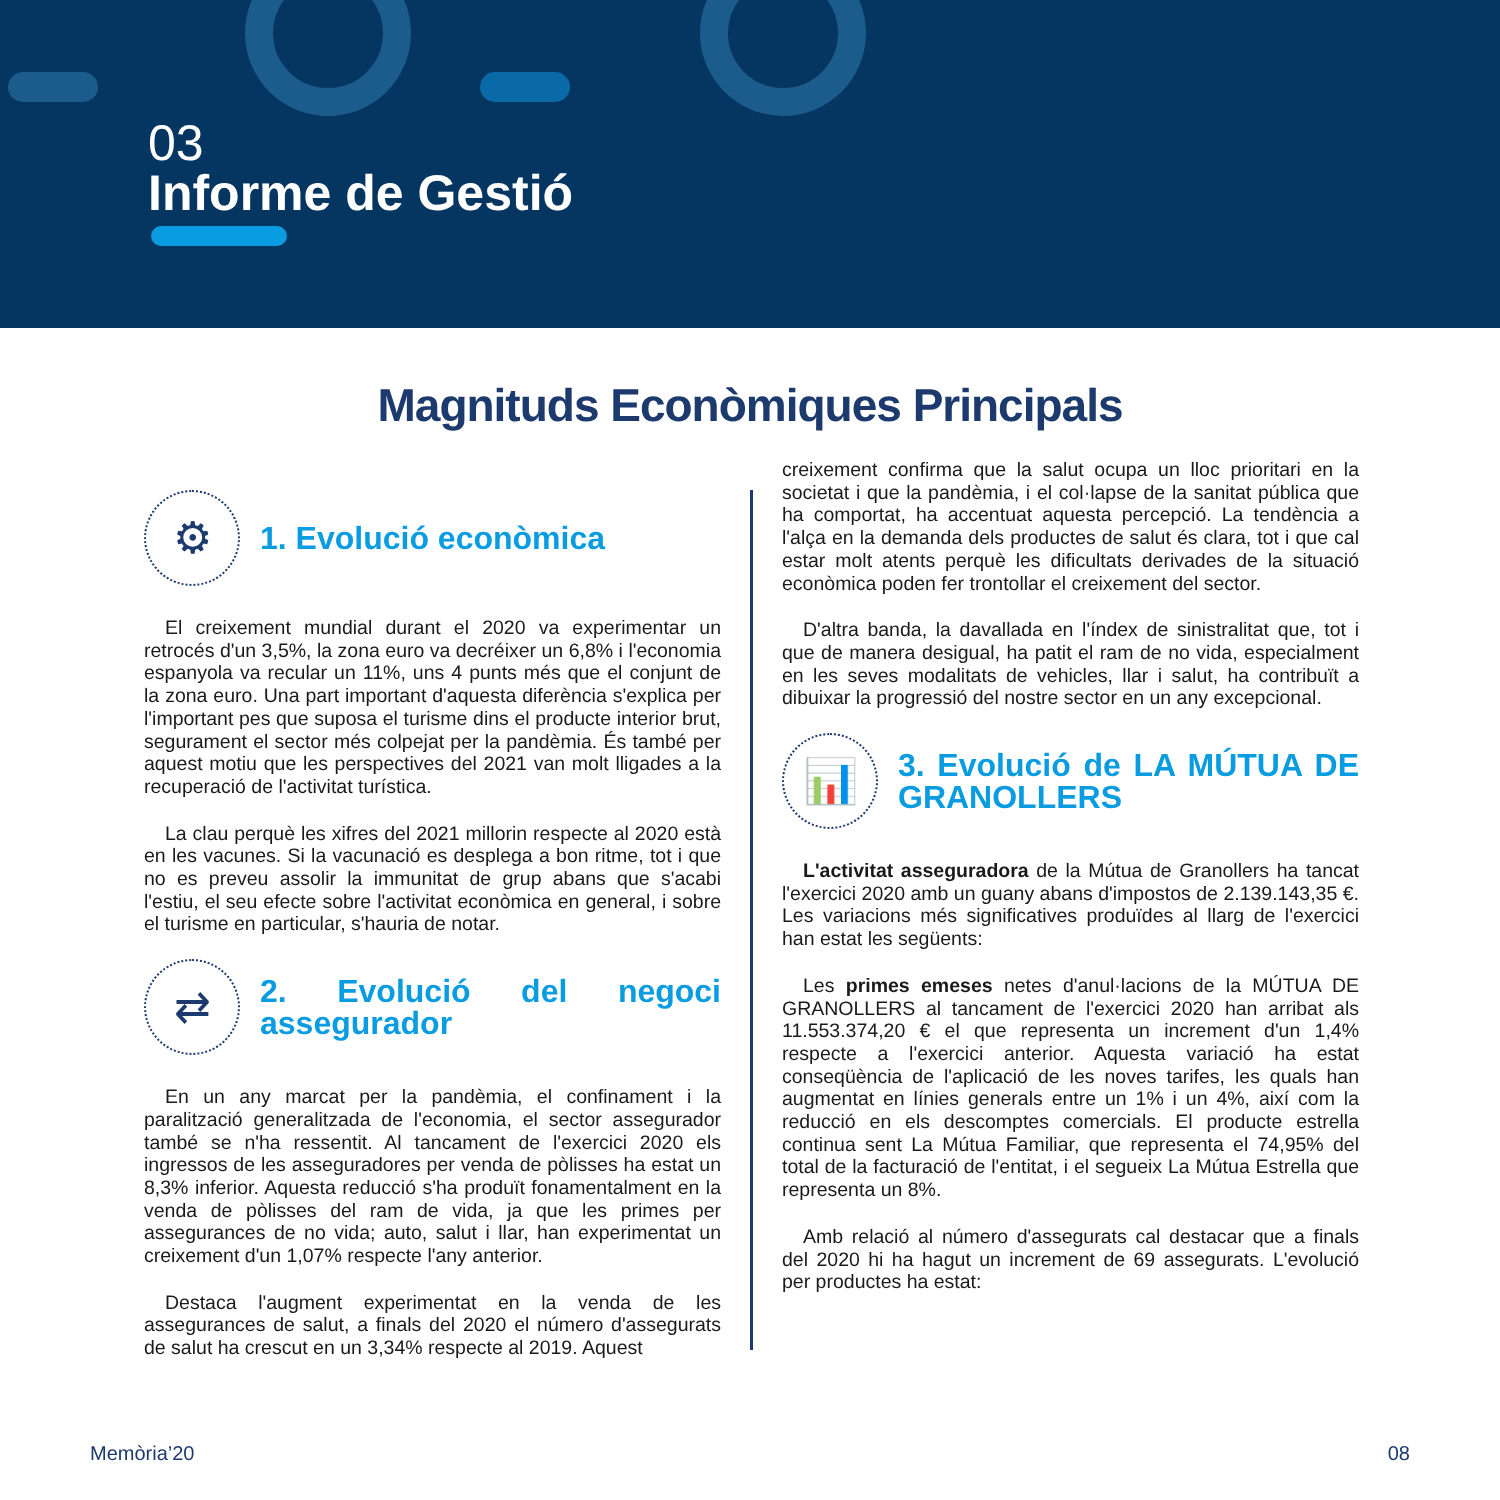03
Informe de Gestió
Magnituds Econòmiques Principals
⚙
1. Evolució econòmica
El creixement mundial durant el 2020 va experimentar un retrocés d'un 3,5%, la zona euro va decréixer un 6,8% i l'economia espanyola va recular un 11%, uns 4 punts més que el conjunt de la zona euro. Una part important d'aquesta diferència s'explica per l'important pes que suposa el turisme dins el producte interior brut, segurament el sector més colpejat per la pandèmia. És també per aquest motiu que les perspectives del 2021 van molt lligades a la recuperació de l'activitat turística.
La clau perquè les xifres del 2021 millorin respecte al 2020 està en les vacunes. Si la vacunació es desplega a bon ritme, tot i que no es preveu assolir la immunitat de grup abans que s'acabi l'estiu, el seu efecte sobre l'activitat econòmica en general, i sobre el turisme en particular, s'hauria de notar.
⇄
2. Evolució del negoci assegurador
En un any marcat per la pandèmia, el confinament i la paralització generalitzada de l'economia, el sector assegurador també se n'ha ressentit. Al tancament de l'exercici 2020 els ingressos de les asseguradores per venda de pòlisses ha estat un 8,3% inferior. Aquesta reducció s'ha produït fonamentalment en la venda de pòlisses del ram de vida, ja que les primes per assegurances de no vida; auto, salut i llar, han experimentat un creixement d'un 1,07% respecte l'any anterior.
Destaca l'augment experimentat en la venda de les assegurances de salut, a finals del 2020 el número d'assegurats de salut ha crescut en un 3,34% respecte al 2019. Aquest
creixement confirma que la salut ocupa un lloc prioritari en la societat i que la pandèmia, i el col·lapse de la sanitat pública que ha comportat, ha accentuat aquesta percepció. La tendència a l'alça en la demanda dels productes de salut és clara, tot i que cal estar molt atents perquè les dificultats derivades de la situació econòmica poden fer trontollar el creixement del sector.
D'altra banda, la davallada en l'índex de sinistralitat que, tot i que de manera desigual, ha patit el ram de no vida, especialment en les seves modalitats de vehicles, llar i salut, ha contribuït a dibuixar la progressió del nostre sector en un any excepcional.
📊
3. Evolució de LA MÚTUA DE GRANOLLERS
L'activitat asseguradora de la Mútua de Granollers ha tancat l'exercici 2020 amb un guany abans d'impostos de 2.139.143,35 €. Les variacions més significatives produïdes al llarg de l'exercici han estat les següents:
Les primes emeses netes d'anul·lacions de la MÚTUA DE GRANOLLERS al tancament de l'exercici 2020 han arribat als 11.553.374,20 € el que representa un increment d'un 1,4% respecte a l'exercici anterior. Aquesta variació ha estat conseqüència de l'aplicació de les noves tarifes, les quals han augmentat en línies generals entre un 1% i un 4%, així com la reducció en els descomptes comercials. El producte estrella continua sent La Mútua Familiar, que representa el 74,95% del total de la facturació de l'entitat, i el segueix La Mútua Estrella que representa un 8%.
Amb relació al número d'assegurats cal destacar que a finals del 2020 hi ha hagut un increment de 69 assegurats. L'evolució per productes ha estat:
Memòria’20 08